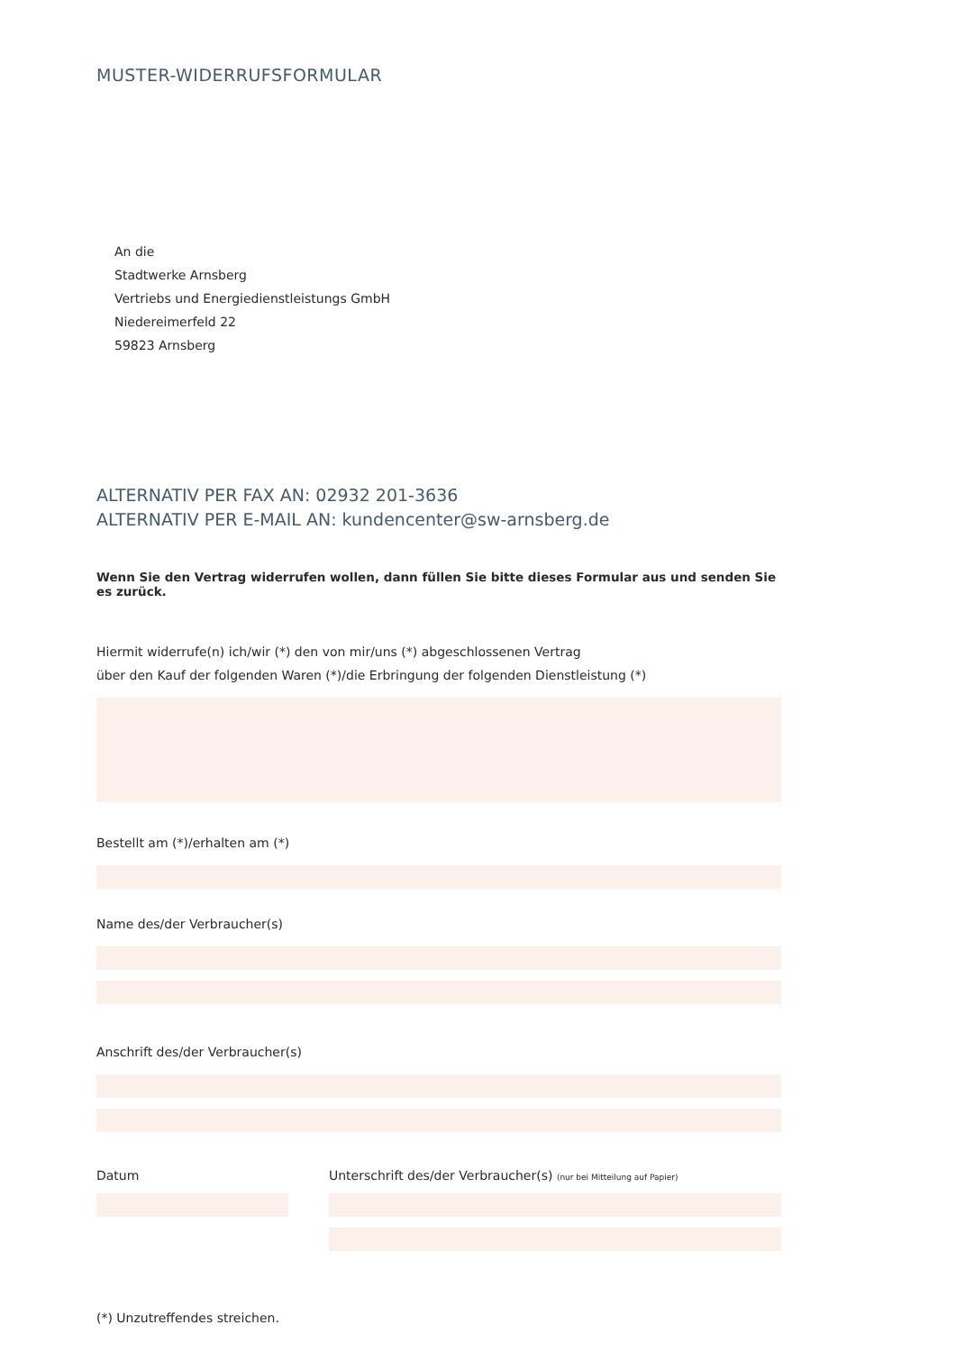MUSTER-WIDERRUFSFORMULAR
An die
Stadtwerke Arnsberg
Vertriebs und Energiedienstleistungs GmbH
Niedereimerfeld 22
59823 Arnsberg
ALTERNATIV PER FAX AN: 02932 201-3636
ALTERNATIV PER E-MAIL AN: kundencenter@sw-arnsberg.de
Wenn Sie den Vertrag widerrufen wollen, dann füllen Sie bitte dieses Formular aus und senden Sie es zurück.
Hiermit widerrufe(n) ich/wir (*) den von mir/uns (*) abgeschlossenen Vertrag
über den Kauf der folgenden Waren (*)/die Erbringung der folgenden Dienstleistung (*)
Bestellt am (*)/erhalten am (*)
Name des/der Verbraucher(s)
Anschrift des/der Verbraucher(s)
Datum Unterschrift des/der Verbraucher(s) (nur bei Mitteilung auf Papier)
(*) Unzutreffendes streichen.